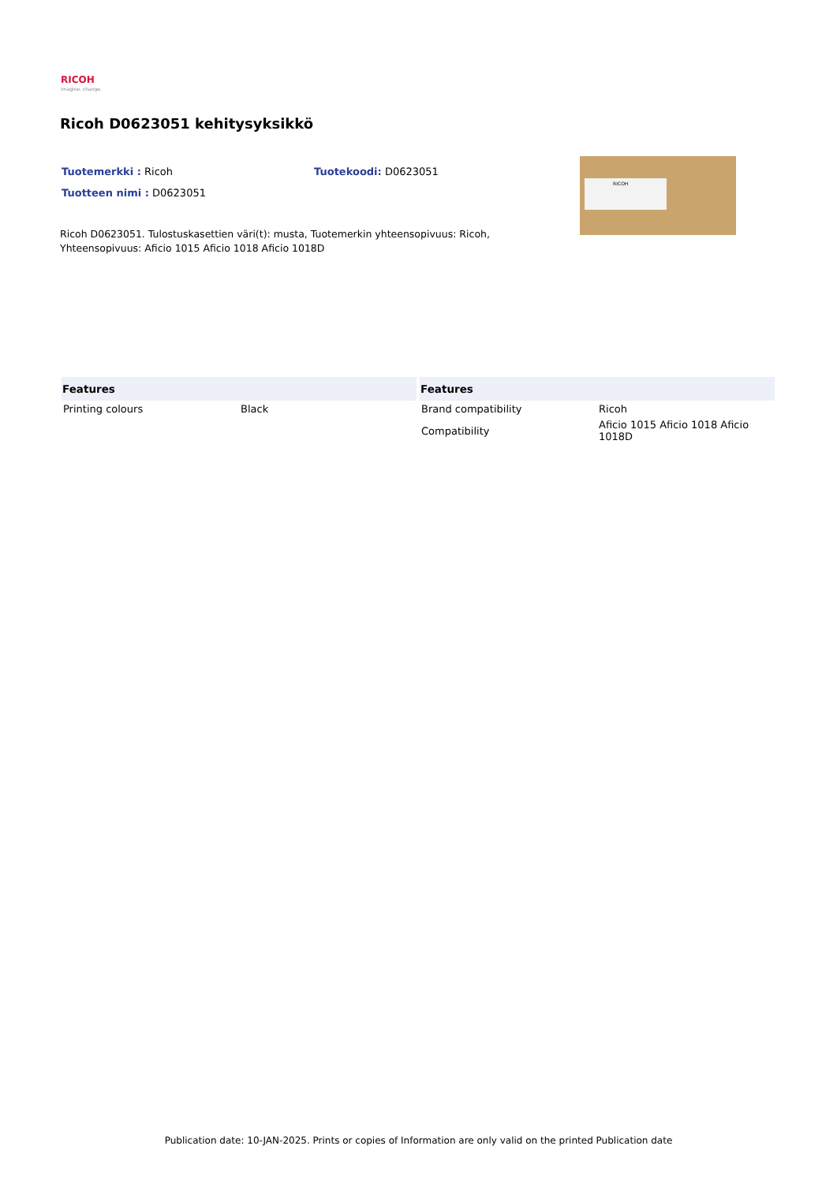RICOH
imagine. change.
Ricoh D0623051 kehitysyksikkö
Tuotemerkki : Ricoh Tuotekoodi: D0623051
Tuotteen nimi : D0623051
RICOH
Ricoh D0623051. Tulostuskasettien väri(t): musta, Tuotemerkin yhteensopivuus: Ricoh, Yhteensopivuus: Aficio 1015 Aficio 1018 Aficio 1018D
| Features | |
| --- | --- |
| Printing colours | Black |
| Features | |
| --- | --- |
| Brand compatibility | Ricoh |
| Compatibility | Aficio 1015 Aficio 1018 Aficio 1018D |
Publication date: 10-JAN-2025. Prints or copies of Information are only valid on the printed Publication date